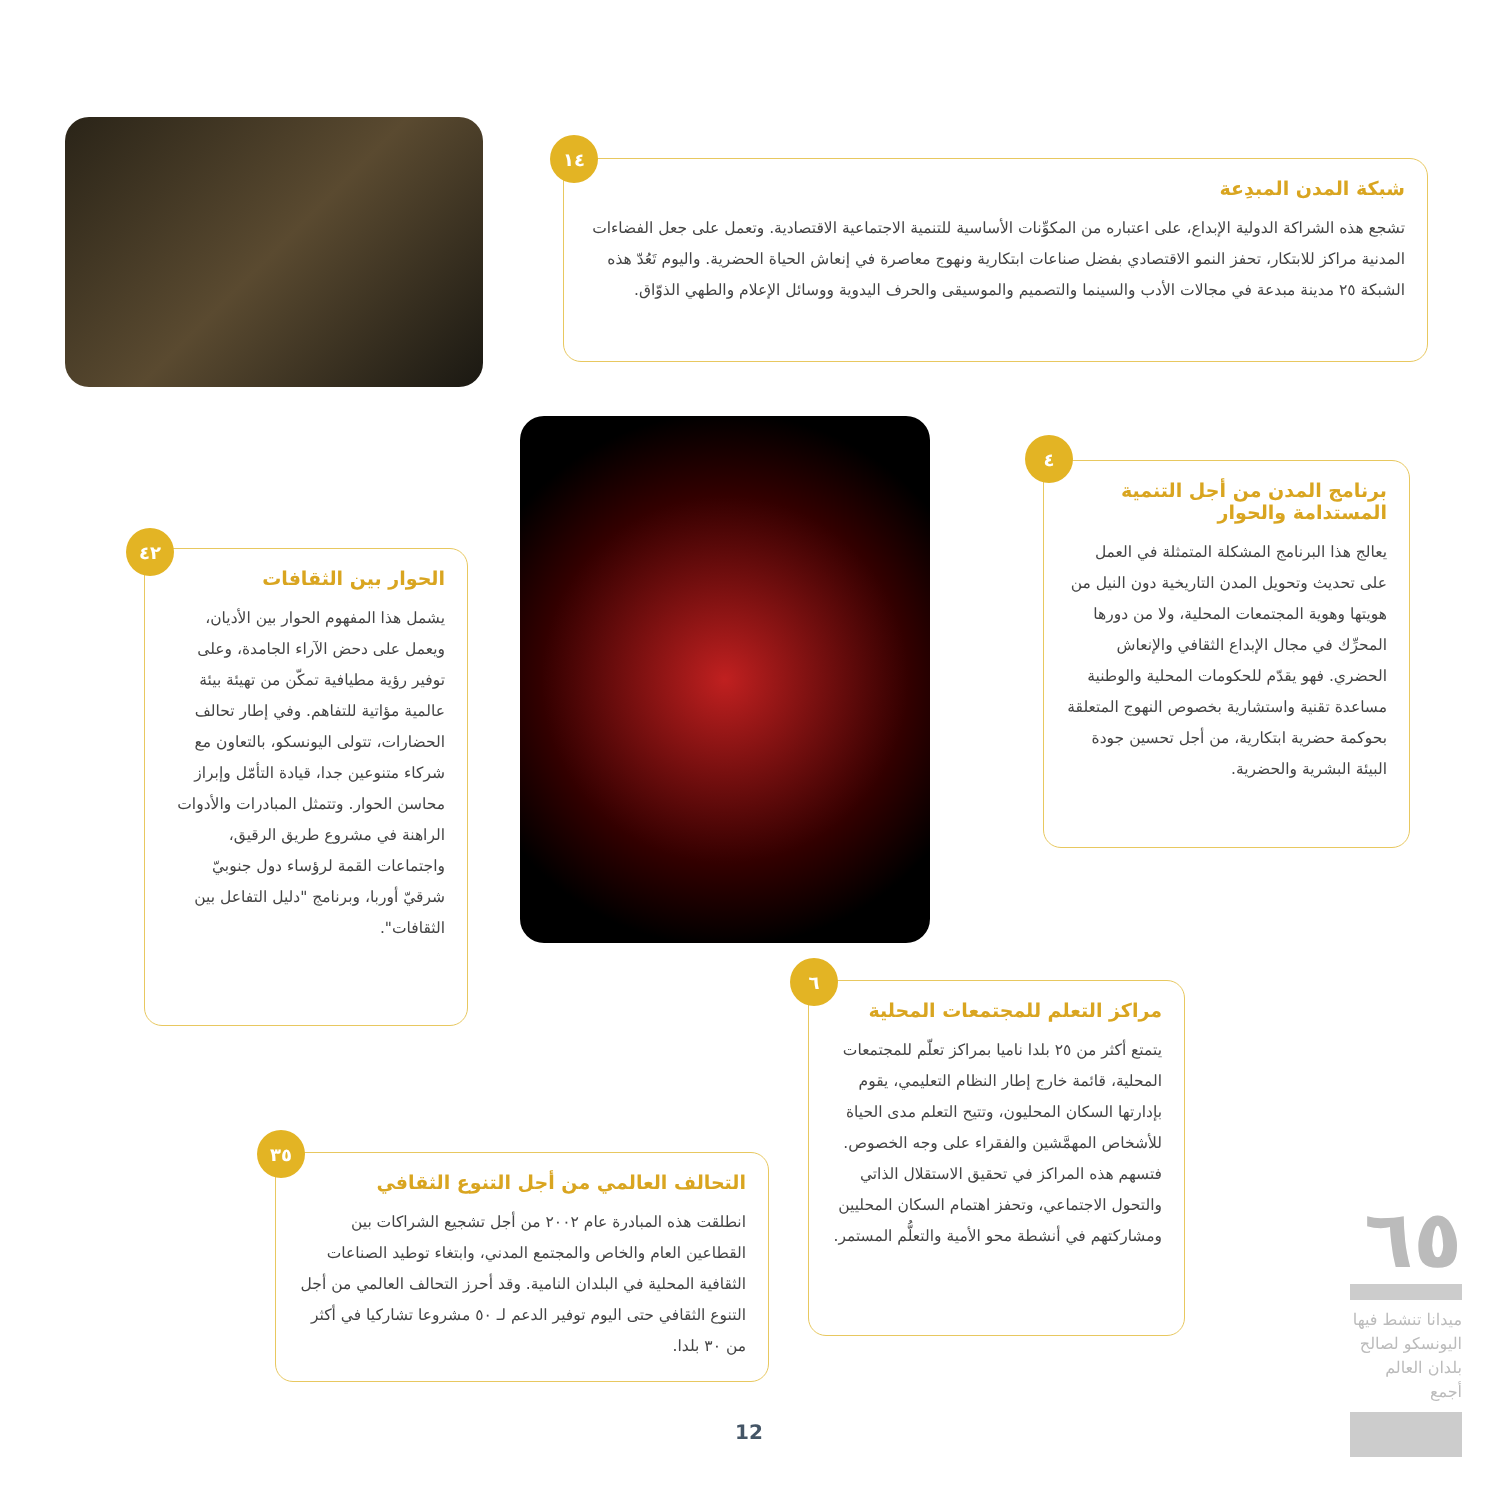شبكة المدن المبدِعة
تشجع هذه الشراكة الدولية الإبداع، على اعتباره من المكوِّنات الأساسية للتنمية الاجتماعية الاقتصادية. وتعمل على جعل الفضاءات المدنية مراكز للابتكار، تحفز النمو الاقتصادي بفضل صناعات ابتكارية ونهوج معاصرة في إنعاش الحياة الحضرية. واليوم تَعُدّ هذه الشبكة ٢٥ مدينة مبدعة في مجالات الأدب والسينما والتصميم والموسيقى والحرف اليدوية ووسائل الإعلام والطهي الذوّاق.
١٤
برنامج المدن من أجل التنمية المستدامة والحوار
يعالج هذا البرنامج المشكلة المتمثلة في العمل على تحديث وتحويل المدن التاريخية دون النيل من هويتها وهوية المجتمعات المحلية، ولا من دورها المحرِّك في مجال الإبداع الثقافي والإنعاش الحضري. فهو يقدّم للحكومات المحلية والوطنية مساعدة تقنية واستشارية بخصوص النهوج المتعلقة بحوكمة حضرية ابتكارية، من أجل تحسين جودة البيئة البشرية والحضرية.
٤
الحوار بين الثقافات
يشمل هذا المفهوم الحوار بين الأديان، ويعمل على دحض الآراء الجامدة، وعلى توفير رؤية مطيافية تمكّن من تهيئة بيئة عالمية مؤاتية للتفاهم. وفي إطار تحالف الحضارات، تتولى اليونسكو، بالتعاون مع شركاء متنوعين جدا، قيادة التأمّل وإبراز محاسن الحوار. وتتمثل المبادرات والأدوات الراهنة في مشروع طريق الرقيق، واجتماعات القمة لرؤساء دول جنوبيّ شرقيّ أوربا، وبرنامج "دليل التفاعل بين الثقافات".
٤٢
مراكز التعلم للمجتمعات المحلية
يتمتع أكثر من ٢٥ بلدا ناميا بمراكز تعلّم للمجتمعات المحلية، قائمة خارج إطار النظام التعليمي، يقوم بإدارتها السكان المحليون، وتتيح التعلم مدى الحياة للأشخاص المهمَّشين والفقراء على وجه الخصوص. فتسهم هذه المراكز في تحقيق الاستقلال الذاتي والتحول الاجتماعي، وتحفز اهتمام السكان المحليين ومشاركتهم في أنشطة محو الأمية والتعلُّم المستمر.
٦
التحالف العالمي من أجل التنوع الثقافي
انطلقت هذه المبادرة عام ٢٠٠٢ من أجل تشجيع الشراكات بين القطاعين العام والخاص والمجتمع المدني، وابتغاء توطيد الصناعات الثقافية المحلية في البلدان النامية. وقد أحرز التحالف العالمي من أجل التنوع الثقافي حتى اليوم توفير الدعم لـ ٥٠ مشروعا تشاركيا في أكثر من ٣٠ بلدا.
٣٥
٦٥
ميدانا تنشط فيها اليونسكو لصالح بلدان العالم أجمع
12